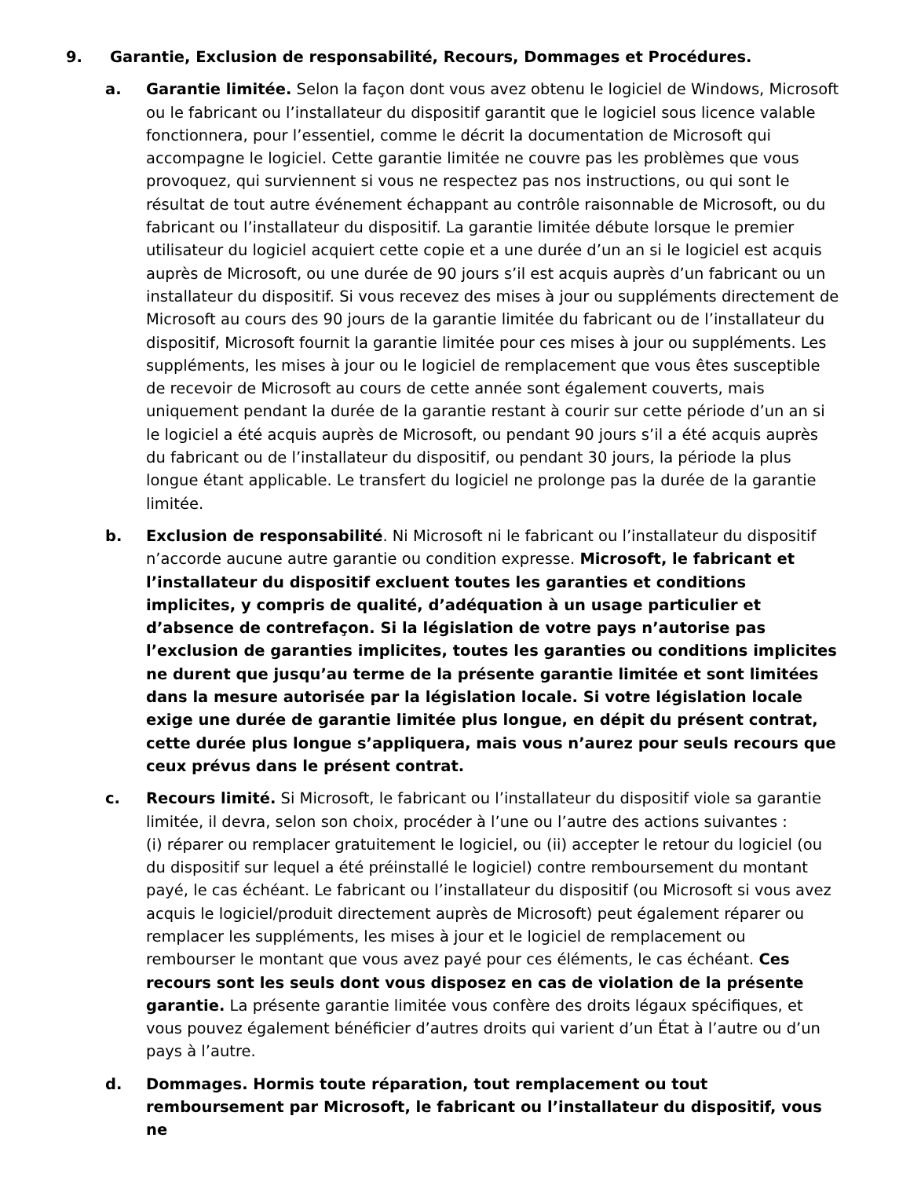9. Garantie, Exclusion de responsabilité, Recours, Dommages et Procédures.
a. Garantie limitée. Selon la façon dont vous avez obtenu le logiciel de Windows, Microsoft ou le fabricant ou l’installateur du dispositif garantit que le logiciel sous licence valable fonctionnera, pour l’essentiel, comme le décrit la documentation de Microsoft qui accompagne le logiciel. Cette garantie limitée ne couvre pas les problèmes que vous provoquez, qui surviennent si vous ne respectez pas nos instructions, ou qui sont le résultat de tout autre événement échappant au contrôle raisonnable de Microsoft, ou du fabricant ou l’installateur du dispositif. La garantie limitée débute lorsque le premier utilisateur du logiciel acquiert cette copie et a une durée d’un an si le logiciel est acquis auprès de Microsoft, ou une durée de 90 jours s’il est acquis auprès d’un fabricant ou un installateur du dispositif. Si vous recevez des mises à jour ou suppléments directement de Microsoft au cours des 90 jours de la garantie limitée du fabricant ou de l’installateur du dispositif, Microsoft fournit la garantie limitée pour ces mises à jour ou suppléments. Les suppléments, les mises à jour ou le logiciel de remplacement que vous êtes susceptible de recevoir de Microsoft au cours de cette année sont également couverts, mais uniquement pendant la durée de la garantie restant à courir sur cette période d’un an si le logiciel a été acquis auprès de Microsoft, ou pendant 90 jours s’il a été acquis auprès du fabricant ou de l’installateur du dispositif, ou pendant 30 jours, la période la plus longue étant applicable. Le transfert du logiciel ne prolonge pas la durée de la garantie limitée.
b. Exclusion de responsabilité. Ni Microsoft ni le fabricant ou l’installateur du dispositif n’accorde aucune autre garantie ou condition expresse. Microsoft, le fabricant et l’installateur du dispositif excluent toutes les garanties et conditions implicites, y compris de qualité, d’adéquation à un usage particulier et d’absence de contrefaçon. Si la législation de votre pays n’autorise pas l’exclusion de garanties implicites, toutes les garanties ou conditions implicites ne durent que jusqu’au terme de la présente garantie limitée et sont limitées dans la mesure autorisée par la législation locale. Si votre législation locale exige une durée de garantie limitée plus longue, en dépit du présent contrat, cette durée plus longue s’appliquera, mais vous n’aurez pour seuls recours que ceux prévus dans le présent contrat.
c. Recours limité. Si Microsoft, le fabricant ou l’installateur du dispositif viole sa garantie limitée, il devra, selon son choix, procéder à l’une ou l’autre des actions suivantes :
(i) réparer ou remplacer gratuitement le logiciel, ou (ii) accepter le retour du logiciel (ou du dispositif sur lequel a été préinstallé le logiciel) contre remboursement du montant payé, le cas échéant. Le fabricant ou l’installateur du dispositif (ou Microsoft si vous avez acquis le logiciel/produit directement auprès de Microsoft) peut également réparer ou remplacer les suppléments, les mises à jour et le logiciel de remplacement ou rembourser le montant que vous avez payé pour ces éléments, le cas échéant. Ces recours sont les seuls dont vous disposez en cas de violation de la présente garantie. La présente garantie limitée vous confère des droits légaux spécifiques, et vous pouvez également bénéficier d’autres droits qui varient d’un État à l’autre ou d’un pays à l’autre.
d. Dommages. Hormis toute réparation, tout remplacement ou tout remboursement par Microsoft, le fabricant ou l’installateur du dispositif, vous ne